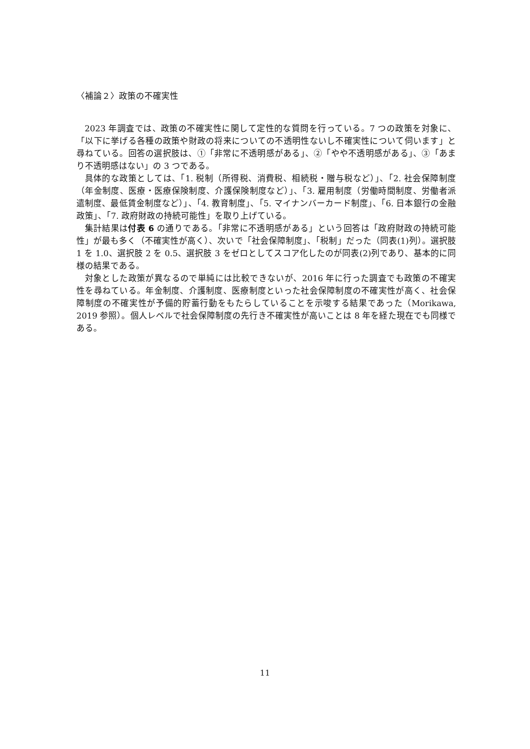〈補論２〉政策の不確実性
2023 年調査では、政策の不確実性に関して定性的な質問を行っている。7 つの政策を対象に、「以下に挙げる各種の政策や財政の将来についての不透明性ないし不確実性について伺います」と尋ねている。回答の選択肢は、①「非常に不透明感がある」、②「やや不透明感がある」、③「あまり不透明感はない」の 3 つである。
具体的な政策としては、「1. 税制（所得税、消費税、相続税・贈与税など）」、「2. 社会保障制度（年金制度、医療・医療保険制度、介護保険制度など）」、「3. 雇用制度（労働時間制度、労働者派遣制度、最低賃金制度など）」、「4. 教育制度」、「5. マイナンバーカード制度」、「6. 日本銀行の金融政策」、「7. 政府財政の持続可能性」を取り上げている。
集計結果は付表 6 の通りである。「非常に不透明感がある」という回答は「政府財政の持続可能性」が最も多く（不確実性が高く）、次いで「社会保障制度」、「税制」だった（同表(1)列）。選択肢 1 を 1.0、選択肢 2 を 0.5、選択肢 3 をゼロとしてスコア化したのが同表(2)列であり、基本的に同様の結果である。
対象とした政策が異なるので単純には比較できないが、2016 年に行った調査でも政策の不確実性を尋ねている。年金制度、介護制度、医療制度といった社会保障制度の不確実性が高く、社会保障制度の不確実性が予備的貯蓄行動をもたらしていることを示唆する結果であった（Morikawa, 2019 参照）。個人レベルで社会保障制度の先行き不確実性が高いことは 8 年を経た現在でも同様である。
11